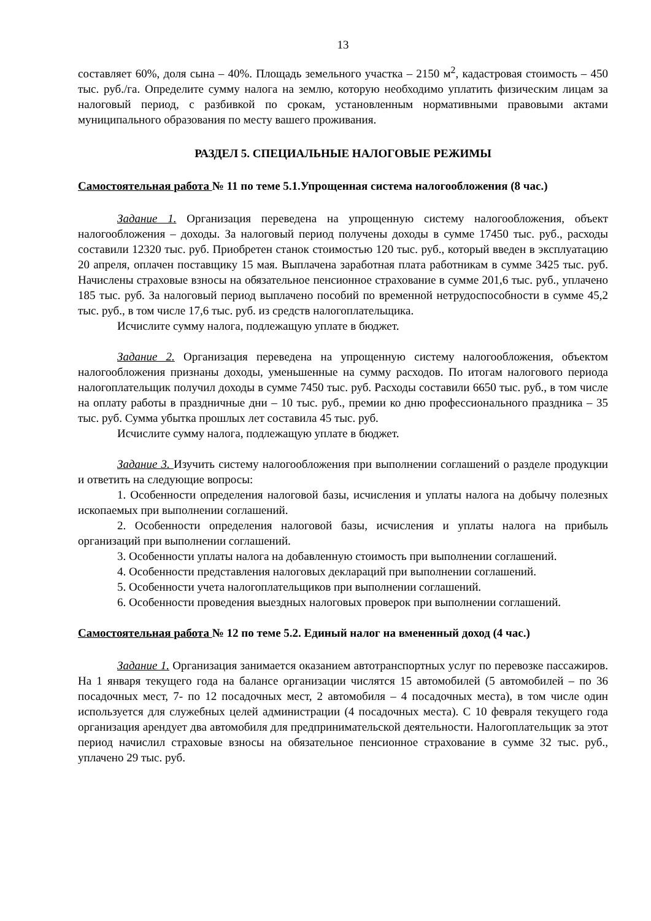13
составляет 60%, доля сына – 40%. Площадь земельного участка – 2150 м<sup>2</sup>, кадастровая стоимость – 450 тыс. руб./га. Определите сумму налога на землю, которую необходимо уплатить физическим лицам за налоговый период, с разбивкой по срокам, установленным нормативными правовыми актами муниципального образования по месту вашего проживания.
РАЗДЕЛ 5. СПЕЦИАЛЬНЫЕ НАЛОГОВЫЕ РЕЖИМЫ
Самостоятельная работа № 11 по теме 5.1.Упрощенная система налогообложения (8 час.)
Задание 1. Организация переведена на упрощенную систему налогообложения, объект налогообложения – доходы. За налоговый период получены доходы в сумме 17450 тыс. руб., расходы составили 12320 тыс. руб. Приобретен станок стоимостью 120 тыс. руб., который введен в эксплуатацию 20 апреля, оплачен поставщику 15 мая. Выплачена заработная плата работникам в сумме 3425 тыс. руб. Начислены страховые взносы на обязательное пенсионное страхование в сумме 201,6 тыс. руб., уплачено 185 тыс. руб. За налоговый период выплачено пособий по временной нетрудоспособности в сумме 45,2 тыс. руб., в том числе 17,6 тыс. руб. из средств налогоплательщика.
Исчислите сумму налога, подлежащую уплате в бюджет.
Задание 2. Организация переведена на упрощенную систему налогообложения, объектом налогообложения признаны доходы, уменьшенные на сумму расходов. По итогам налогового периода налогоплательщик получил доходы в сумме 7450 тыс. руб. Расходы составили 6650 тыс. руб., в том числе на оплату работы в праздничные дни – 10 тыс. руб., премии ко дню профессионального праздника – 35 тыс. руб. Сумма убытка прошлых лет составила 45 тыс. руб.
Исчислите сумму налога, подлежащую уплате в бюджет.
Задание 3. Изучить систему налогообложения при выполнении соглашений о разделе продукции и ответить на следующие вопросы:
1. Особенности определения налоговой базы, исчисления и уплаты налога на добычу полезных ископаемых при выполнении соглашений.
2. Особенности определения налоговой базы, исчисления и уплаты налога на прибыль организаций при выполнении соглашений.
3. Особенности уплаты налога на добавленную стоимость при выполнении соглашений.
4. Особенности представления налоговых деклараций при выполнении соглашений.
5. Особенности учета налогоплательщиков при выполнении соглашений.
6. Особенности проведения выездных налоговых проверок при выполнении соглашений.
Самостоятельная работа № 12 по теме 5.2. Единый налог на вмененный доход (4 час.)
Задание 1. Организация занимается оказанием автотранспортных услуг по перевозке пассажиров. На 1 января текущего года на балансе организации числятся 15 автомобилей (5 автомобилей – по 36 посадочных мест, 7- по 12 посадочных мест, 2 автомобиля – 4 посадочных места), в том числе один используется для служебных целей администрации (4 посадочных места). С 10 февраля текущего года организация арендует два автомобиля для предпринимательской деятельности. Налогоплательщик за этот период начислил страховые взносы на обязательное пенсионное страхование в сумме 32 тыс. руб., уплачено 29 тыс. руб.